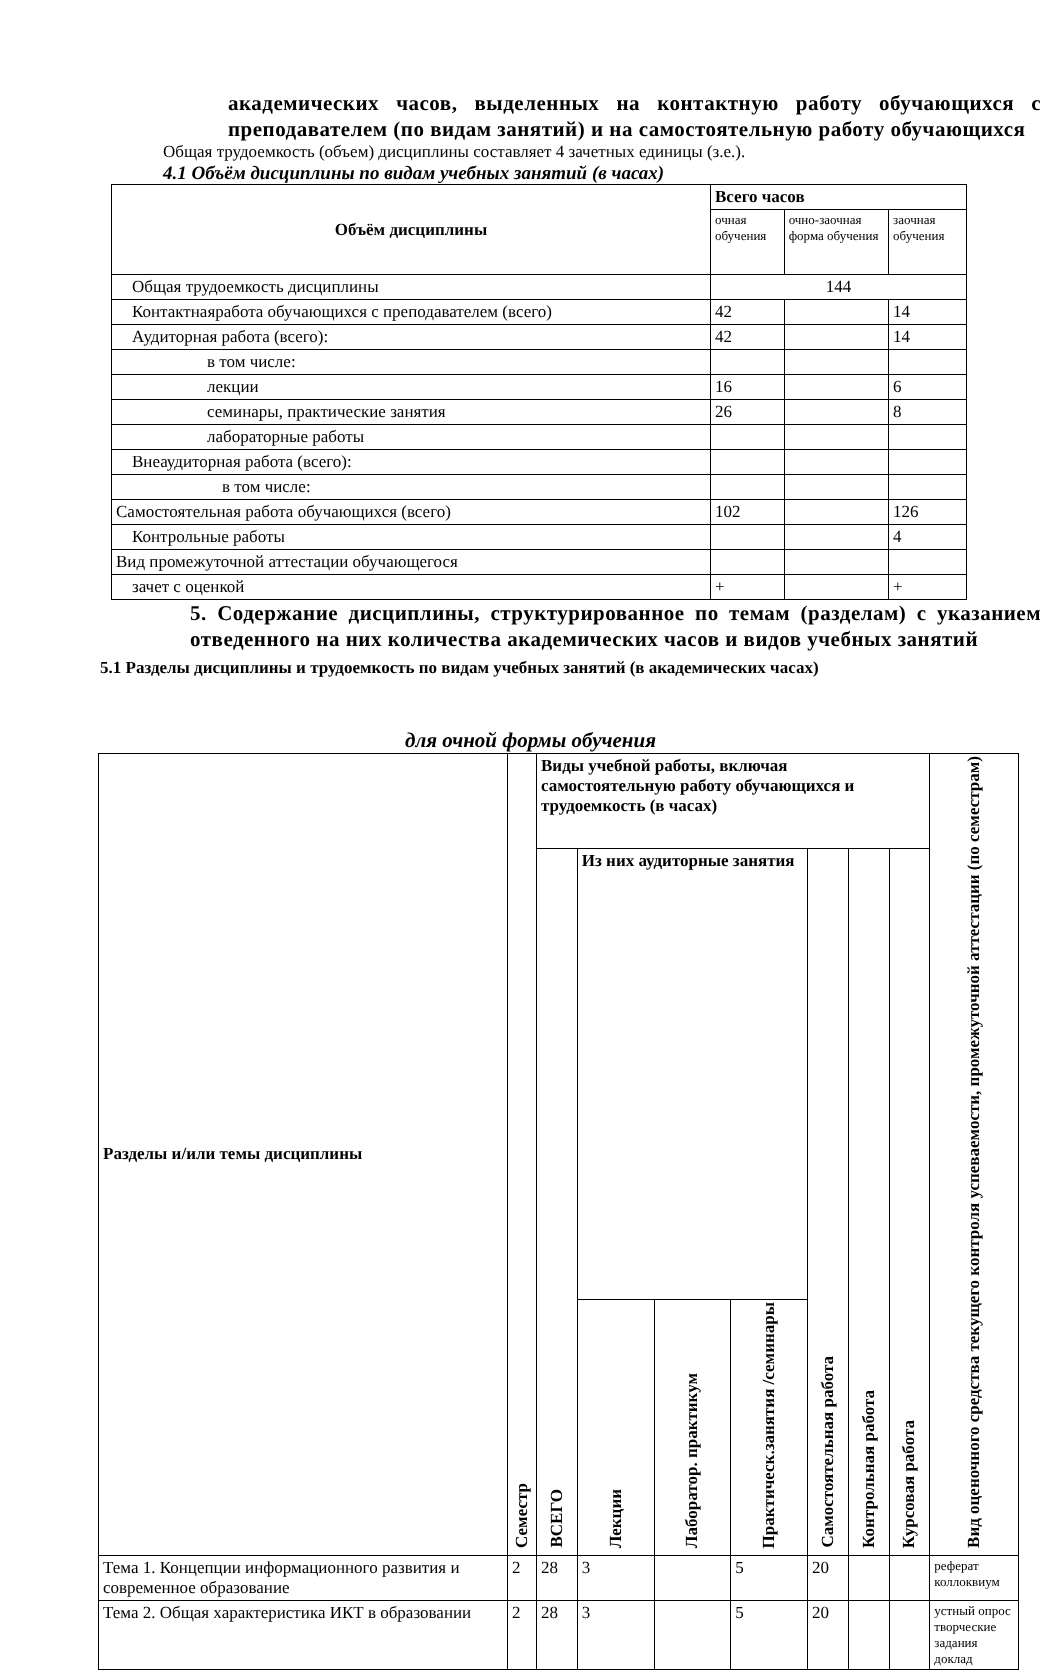академических часов, выделенных на контактную работу обучающихся с преподавателем (по видам занятий) и на самостоятельную работу обучающихся
Общая трудоемкость (объем) дисциплины составляет 4 зачетных единицы (з.е.).
4.1 Объём дисциплины по видам учебных занятий (в часах)
| Объём дисциплины | Всего часов | | |
| --- | --- | --- | --- |
| | очная обучения | очно-заочная форма обучения | заочная обучения |
| Общая трудоемкость дисциплины | 144 | | |
| Контактнаяработа обучающихся с преподавателем (всего) | 42 | | 14 |
| Аудиторная работа (всего): | 42 | | 14 |
| в том числе: | | | |
| лекции | 16 | | 6 |
| семинары, практические занятия | 26 | | 8 |
| лабораторные работы | | | |
| Внеаудиторная работа (всего): | | | |
| в том числе: | | | |
| Самостоятельная работа обучающихся (всего) | 102 | | 126 |
| Контрольные работы | | | 4 |
| Вид промежуточной аттестации обучающегося | | | |
| зачет с оценкой | + | | + |
5. Содержание дисциплины, структурированное по темам (разделам) с указанием отведенного на них количества академических часов и видов учебных занятий
5.1 Разделы дисциплины и трудоемкость по видам учебных занятий (в академических часах)
для очной формы обучения
| Разделы и/или темы дисциплины | Семестр | Виды учебной работы, включая самостоятельную работу обучающихся и трудоемкость (в часах) | | | | | | | Вид оценочного средства текущего контроля успеваемости, промежуточной аттестации (по семестрам) |
| --- | --- | --- | --- | --- | --- | --- | --- | --- | --- |
| | | ВСЕГО | Из них аудиторные занятия | | | Самостоятельная работа | Контрольная работа | Курсовая работа | |
| | | | Лекции | Лаборатор. практикум | Практическ.занятия /семинары | | | | |
| Тема 1. Концепции информационного развития и современное образование | 2 | 28 | 3 | | 5 | 20 | | | реферат коллоквиум |
| Тема 2. Общая характеристика ИКТ в образовании | 2 | 28 | 3 | | 5 | 20 | | | устный опрос творческие задания доклад |